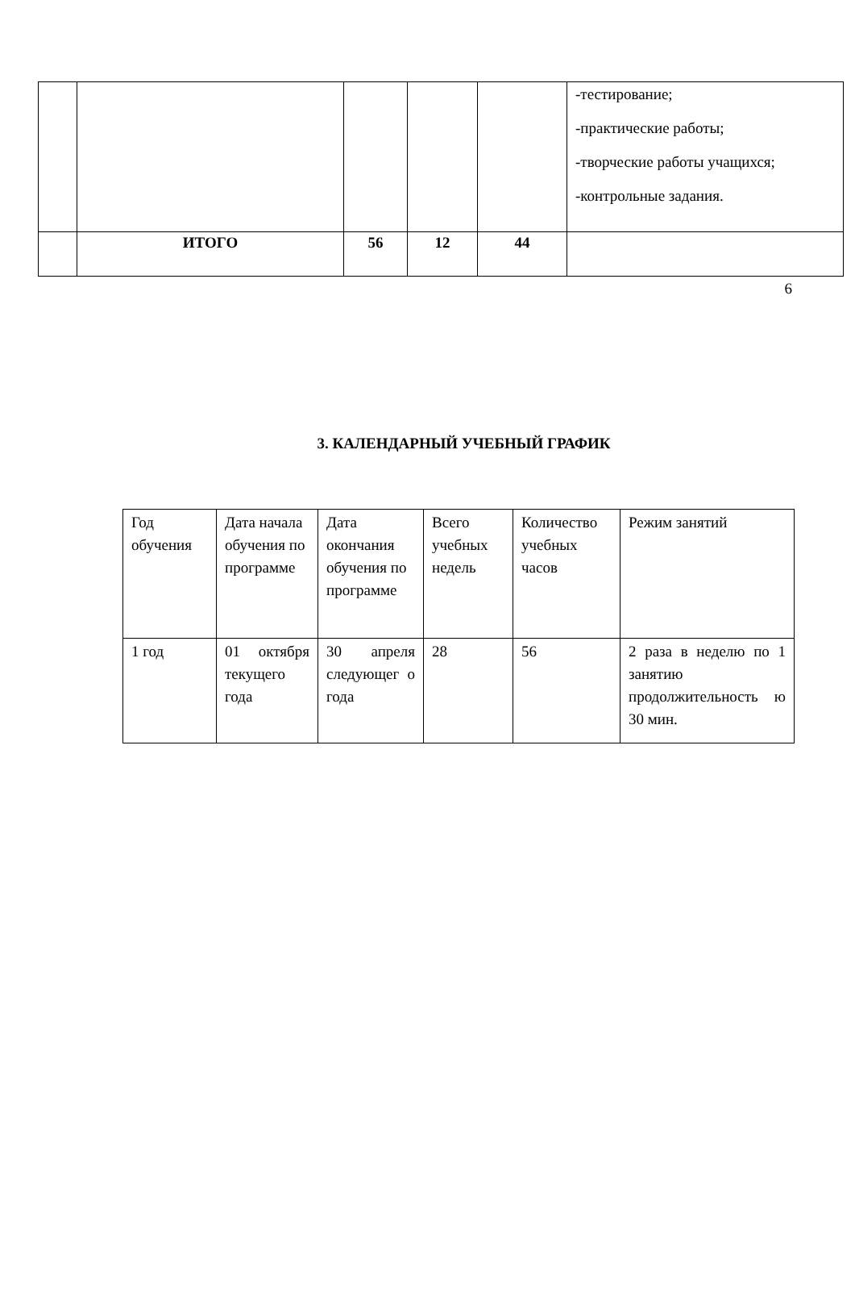| | | | | | -тестирование; -практические работы; -творческие работы учащихся; -контрольные задания. |
| | ИТОГО | 56 | 12 | 44 | |
6
3. КАЛЕНДАРНЫЙ УЧЕБНЫЙ ГРАФИК
| Год обучения | Дата начала обучения по программе | Дата окончания обучения по программе | Всего учебных недель | Количество учебных часов | Режим занятий |
| 1 год | 01 октября текущего года | 30 апреля следующег о года | 28 | 56 | 2 раза в неделю по 1 занятию продолжительность ю 30 мин. |